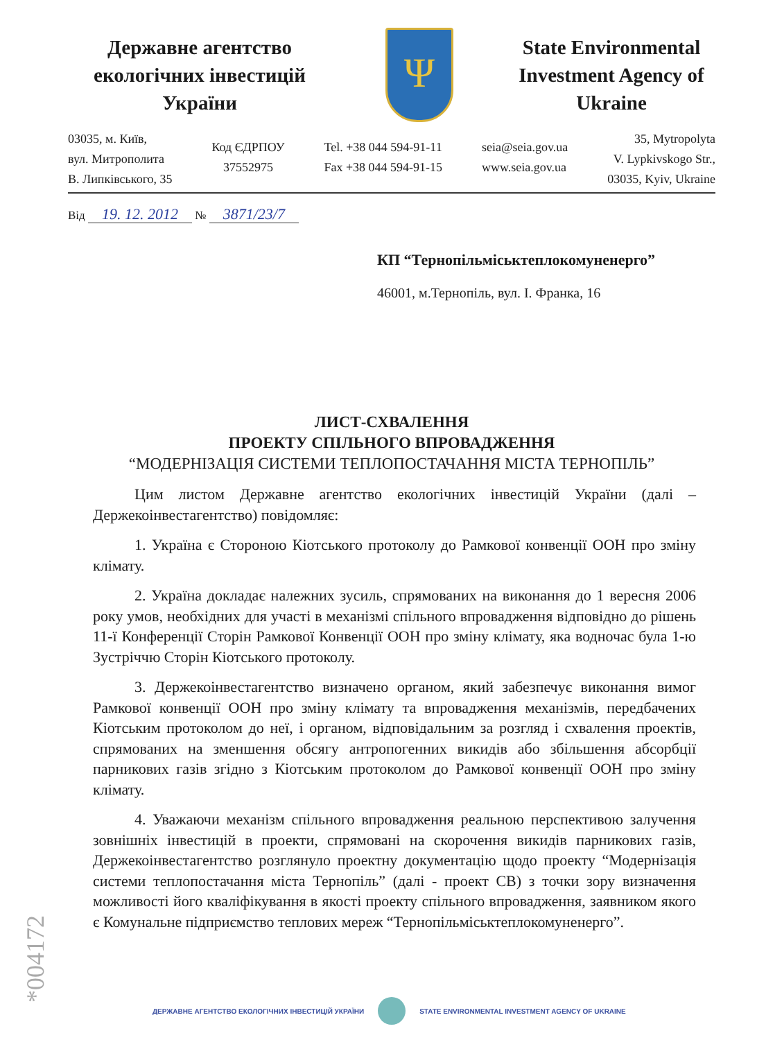Державне агентство екологічних інвестицій України
Ψ
State Environmental Investment Agency of Ukraine
03035, м. Київ,
вул. Митрополита
В. Липківського, 35
Код ЄДРПОУ
37552975
Tel. +38 044 594-91-11
Fax +38 044 594-91-15
seia@seia.gov.ua
www.seia.gov.ua
35, Mytropolyta
V. Lypkivskogo Str.,
03035, Kyiv, Ukraine
Від 19. 12. 2012 № 3871/23/7
КП “Тернопільміськтеплокомуненерго”
46001, м.Тернопіль, вул. І. Франка, 16
ЛИСТ-СХВАЛЕННЯ
ПРОЕКТУ СПІЛЬНОГО ВПРОВАДЖЕННЯ
“МОДЕРНІЗАЦІЯ СИСТЕМИ ТЕПЛОПОСТАЧАННЯ МІСТА ТЕРНОПІЛЬ”
Цим листом Державне агентство екологічних інвестицій України (далі – Держекоінвестагентство) повідомляє:
1. Україна є Стороною Кіотського протоколу до Рамкової конвенції ООН про зміну клімату.
2. Україна докладає належних зусиль, спрямованих на виконання до 1 вересня 2006 року умов, необхідних для участі в механізмі спільного впровадження відповідно до рішень 11-ї Конференції Сторін Рамкової Конвенції ООН про зміну клімату, яка водночас була 1-ю Зустріччю Сторін Кіотського протоколу.
3. Держекоінвестагентство визначено органом, який забезпечує виконання вимог Рамкової конвенції ООН про зміну клімату та впровадження механізмів, передбачених Кіотським протоколом до неї, і органом, відповідальним за розгляд і схвалення проектів, спрямованих на зменшення обсягу антропогенних викидів або збільшення абсорбції парникових газів згідно з Кіотським протоколом до Рамкової конвенції ООН про зміну клімату.
4. Уважаючи механізм спільного впровадження реальною перспективою залучення зовнішніх інвестицій в проекти, спрямовані на скорочення викидів парникових газів, Держекоінвестагентство розглянуло проектну документацію щодо проекту “Модернізація системи теплопостачання міста Тернопіль” (далі - проект СВ) з точки зору визначення можливості його кваліфікування в якості проекту спільного впровадження, заявником якого є Комунальне підприємство теплових мереж “Тернопільміськтеплокомуненерго”.
*004172
ДЕРЖАВНЕ АГЕНТСТВО ЕКОЛОГІЧНИХ ІНВЕСТИЦІЙ УКРАЇНИ STATE ENVIRONMENTAL INVESTMENT AGENCY OF UKRAINE